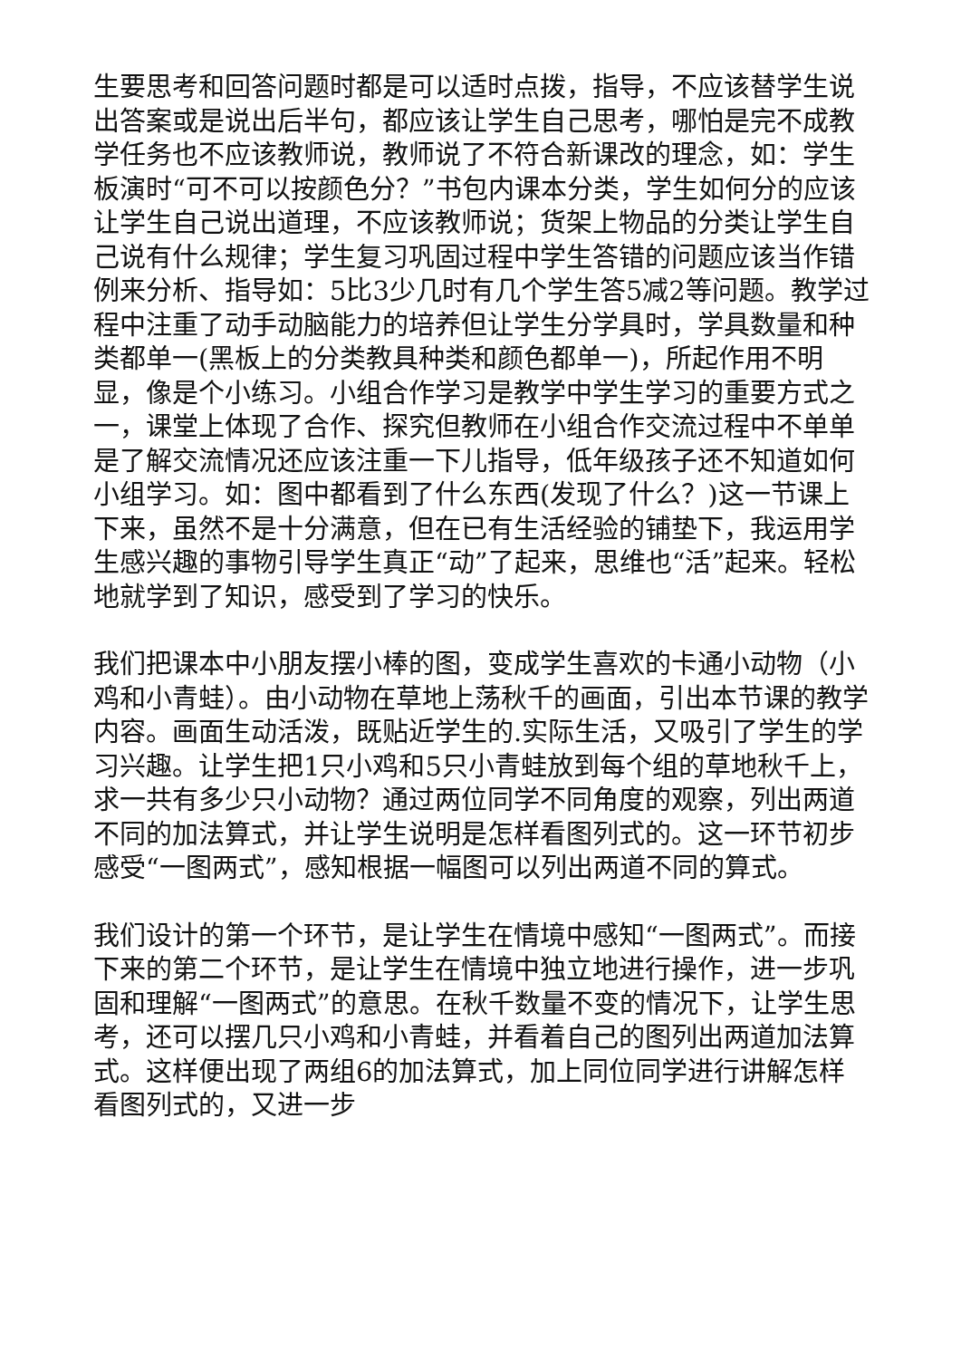生要思考和回答问题时都是可以适时点拨，指导，不应该替学生说出答案或是说出后半句，都应该让学生自己思考，哪怕是完不成教学任务也不应该教师说，教师说了不符合新课改的理念，如：学生板演时“可不可以按颜色分？”书包内课本分类，学生如何分的应该让学生自己说出道理，不应该教师说；货架上物品的分类让学生自己说有什么规律；学生复习巩固过程中学生答错的问题应该当作错例来分析、指导如：5比3少几时有几个学生答5减2等问题。教学过程中注重了动手动脑能力的培养但让学生分学具时，学具数量和种类都单一(黑板上的分类教具种类和颜色都单一)，所起作用不明显，像是个小练习。小组合作学习是教学中学生学习的重要方式之一，课堂上体现了合作、探究但教师在小组合作交流过程中不单单是了解交流情况还应该注重一下儿指导，低年级孩子还不知道如何小组学习。如：图中都看到了什么东西(发现了什么？)这一节课上下来，虽然不是十分满意，但在已有生活经验的铺垫下，我运用学生感兴趣的事物引导学生真正“动”了起来，思维也“活”起来。轻松地就学到了知识，感受到了学习的快乐。
我们把课本中小朋友摆小棒的图，变成学生喜欢的卡通小动物（小鸡和小青蛙）。由小动物在草地上荡秋千的画面，引出本节课的教学内容。画面生动活泼，既贴近学生的.实际生活，又吸引了学生的学习兴趣。让学生把1只小鸡和5只小青蛙放到每个组的草地秋千上，求一共有多少只小动物？通过两位同学不同角度的观察，列出两道不同的加法算式，并让学生说明是怎样看图列式的。这一环节初步感受“一图两式”，感知根据一幅图可以列出两道不同的算式。
我们设计的第一个环节，是让学生在情境中感知“一图两式”。而接下来的第二个环节，是让学生在情境中独立地进行操作，进一步巩固和理解“一图两式”的意思。在秋千数量不变的情况下，让学生思考，还可以摆几只小鸡和小青蛙，并看着自己的图列出两道加法算式。这样便出现了两组6的加法算式，加上同位同学进行讲解怎样看图列式的，又进一步